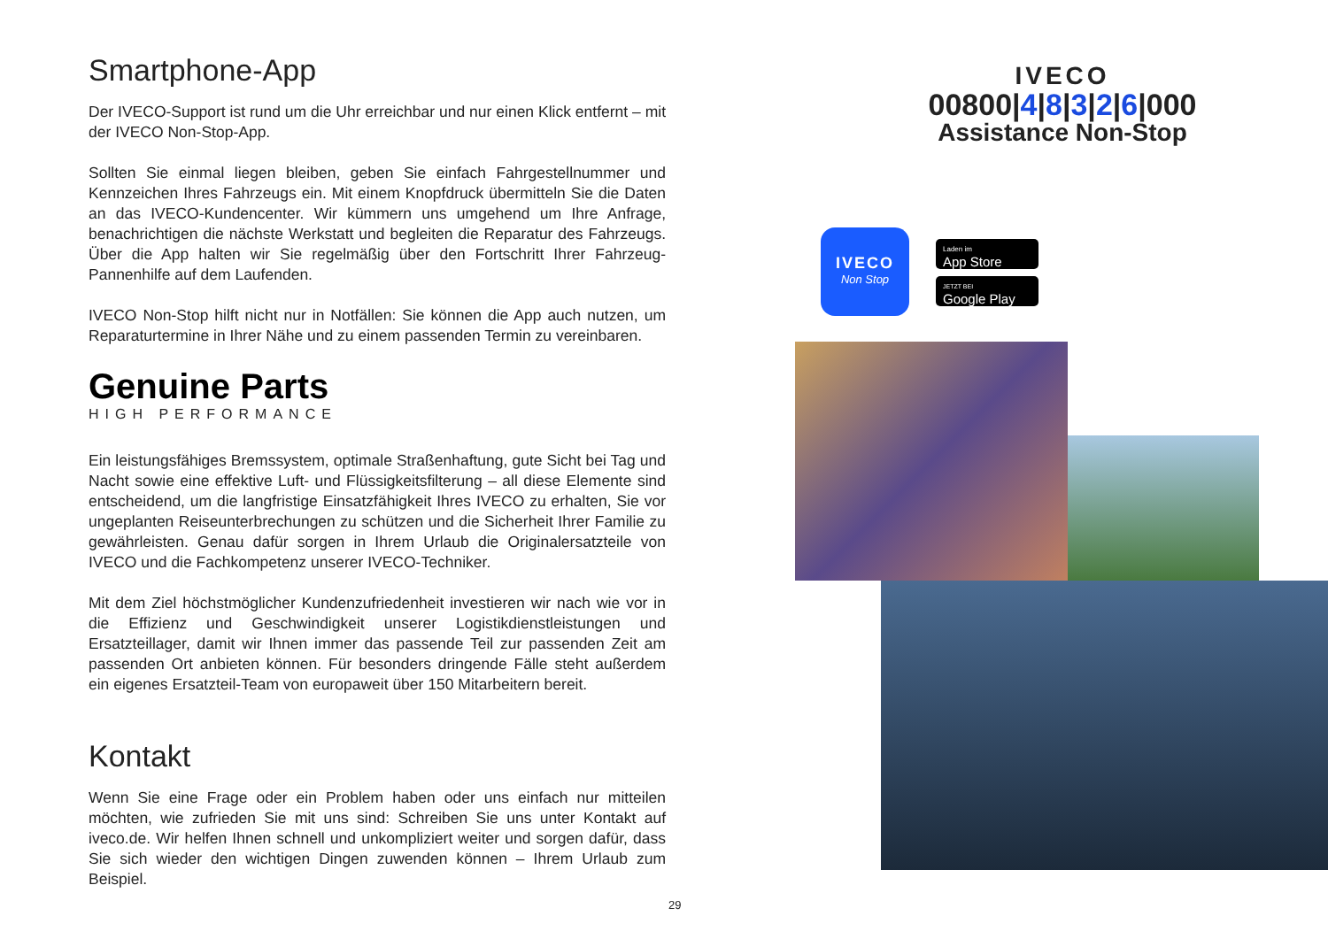Smartphone-App
Der IVECO-Support ist rund um die Uhr erreichbar und nur einen Klick entfernt – mit der IVECO Non-Stop-App.
Sollten Sie einmal liegen bleiben, geben Sie einfach Fahrgestellnummer und Kennzeichen Ihres Fahrzeugs ein. Mit einem Knopfdruck übermitteln Sie die Daten an das IVECO-Kundencenter. Wir kümmern uns umgehend um Ihre Anfrage, benachrichtigen die nächste Werkstatt und begleiten die Reparatur des Fahrzeugs. Über die App halten wir Sie regelmäßig über den Fortschritt Ihrer Fahrzeug-Pannenhilfe auf dem Laufenden.
IVECO Non-Stop hilft nicht nur in Notfällen: Sie können die App auch nutzen, um Reparaturtermine in Ihrer Nähe und zu einem passenden Termin zu vereinbaren.
Genuine Parts
HIGH PERFORMANCE
Ein leistungsfähiges Bremssystem, optimale Straßenhaftung, gute Sicht bei Tag und Nacht sowie eine effektive Luft- und Flüssigkeitsfilterung – all diese Elemente sind entscheidend, um die langfristige Einsatzfähigkeit Ihres IVECO zu erhalten, Sie vor ungeplanten Reiseunterbrechungen zu schützen und die Sicherheit Ihrer Familie zu gewährleisten. Genau dafür sorgen in Ihrem Urlaub die Originalersatzteile von IVECO und die Fachkompetenz unserer IVECO-Techniker.
Mit dem Ziel höchstmöglicher Kundenzufriedenheit investieren wir nach wie vor in die Effizienz und Geschwindigkeit unserer Logistikdienstleistungen und Ersatzteillager, damit wir Ihnen immer das passende Teil zur passenden Zeit am passenden Ort anbieten können. Für besonders dringende Fälle steht außerdem ein eigenes Ersatzteil-Team von europaweit über 150 Mitarbeitern bereit.
Kontakt
Wenn Sie eine Frage oder ein Problem haben oder uns einfach nur mitteilen möchten, wie zufrieden Sie mit uns sind: Schreiben Sie uns unter Kontakt auf iveco.de. Wir helfen Ihnen schnell und unkompliziert weiter und sorgen dafür, dass Sie sich wieder den wichtigen Dingen zuwenden können – Ihrem Urlaub zum Beispiel.
IVECO
00800|4|8|3|2|6|000
Assistance Non-Stop
IVECO
Non Stop
Laden im
App Store
JETZT BEI
Google Play
29